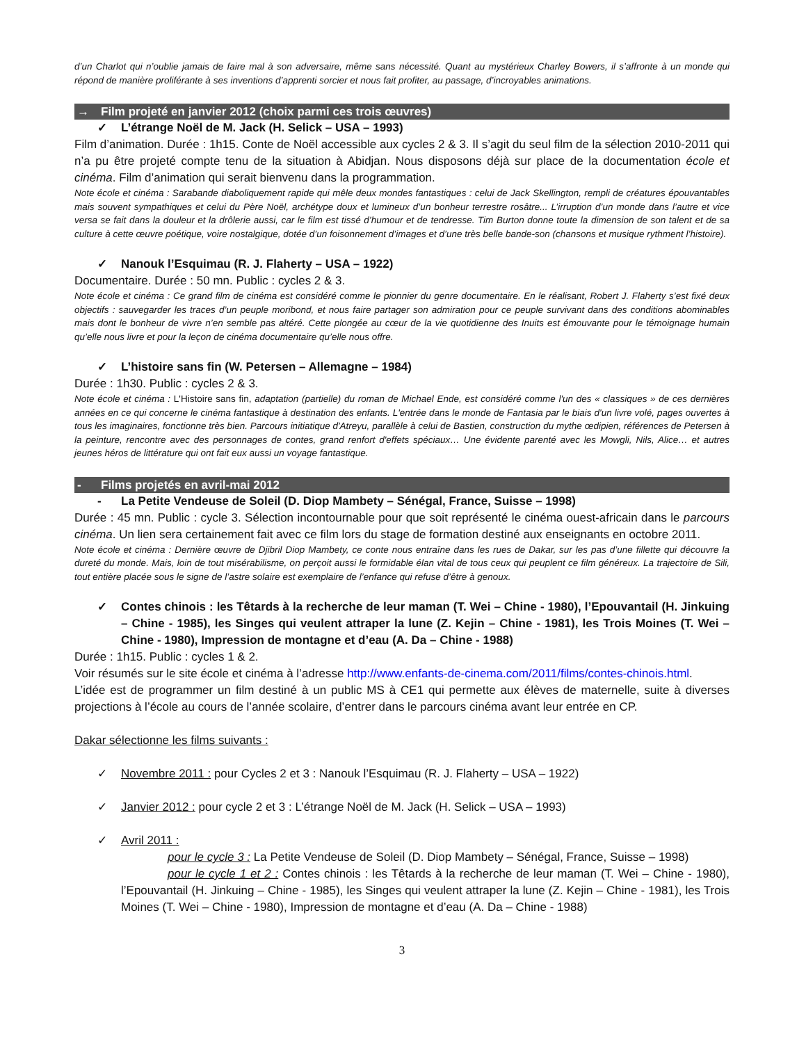d’un Charlot qui n’oublie jamais de faire mal à son adversaire, même sans nécessité. Quant au mystérieux Charley Bowers, il s’affronte à un monde qui répond de manière proliférante à ses inventions d’apprenti sorcier et nous fait profiter, au passage, d’incroyables animations.
→ Film projeté en janvier 2012 (choix parmi ces trois œuvres)
✓ L’étrange Noël de M. Jack (H. Selick – USA – 1993)
Film d’animation. Durée : 1h15. Conte de Noël accessible aux cycles 2 & 3. Il s’agit du seul film de la sélection 2010-2011 qui n’a pu être projeté compte tenu de la situation à Abidjan. Nous disposons déjà sur place de la documentation école et cinéma. Film d’animation qui serait bienvenu dans la programmation.
Note école et cinéma : Sarabande diaboliquement rapide qui mêle deux mondes fantastiques : celui de Jack Skellington, rempli de créatures épouvantables mais souvent sympathiques et celui du Père Noël, archétype doux et lumineux d’un bonheur terrestre rosâtre... L’irruption d’un monde dans l’autre et vice versa se fait dans la douleur et la drôlerie aussi, car le film est tissé d’humour et de tendresse. Tim Burton donne toute la dimension de son talent et de sa culture à cette œuvre poétique, voire nostalgique, dotée d’un foisonnement d’images et d’une très belle bande-son (chansons et musique rythment l’histoire).
✓ Nanouk l’Esquimau (R. J. Flaherty – USA – 1922)
Documentaire. Durée : 50 mn. Public : cycles 2 & 3.
Note école et cinéma : Ce grand film de cinéma est considéré comme le pionnier du genre documentaire. En le réalisant, Robert J. Flaherty s’est fixé deux objectifs : sauvegarder les traces d’un peuple moribond, et nous faire partager son admiration pour ce peuple survivant dans des conditions abominables mais dont le bonheur de vivre n’en semble pas altéré. Cette plongée au cœur de la vie quotidienne des Inuits est émouvante pour le témoignage humain qu’elle nous livre et pour la leçon de cinéma documentaire qu’elle nous offre.
✓ L’histoire sans fin (W. Petersen – Allemagne – 1984)
Durée : 1h30. Public : cycles 2 & 3.
Note école et cinéma : L'Histoire sans fin, adaptation (partielle) du roman de Michael Ende, est considéré comme l'un des « classiques » de ces dernières années en ce qui concerne le cinéma fantastique à destination des enfants. L'entrée dans le monde de Fantasia par le biais d'un livre volé, pages ouvertes à tous les imaginaires, fonctionne très bien. Parcours initiatique d'Atreyu, parallèle à celui de Bastien, construction du mythe œdipien, références de Petersen à la peinture, rencontre avec des personnages de contes, grand renfort d'effets spéciaux… Une évidente parenté avec les Mowgli, Nils, Alice… et autres jeunes héros de littérature qui ont fait eux aussi un voyage fantastique.
- Films projetés en avril-mai 2012
- La Petite Vendeuse de Soleil (D. Diop Mambety – Sénégal, France, Suisse – 1998)
Durée : 45 mn. Public : cycle 3. Sélection incontournable pour que soit représenté le cinéma ouest-africain dans le parcours cinéma. Un lien sera certainement fait avec ce film lors du stage de formation destiné aux enseignants en octobre 2011.
Note école et cinéma : Dernière œuvre de Djibril Diop Mambety, ce conte nous entraîne dans les rues de Dakar, sur les pas d’une fillette qui découvre la dureté du monde. Mais, loin de tout misérabilisme, on perçoit aussi le formidable élan vital de tous ceux qui peuplent ce film généreux. La trajectoire de Sili, tout entière placée sous le signe de l’astre solaire est exemplaire de l’enfance qui refuse d’être à genoux.
✓ Contes chinois : les Têtards à la recherche de leur maman (T. Wei – Chine - 1980), l’Epouvantail (H. Jinkuing – Chine - 1985), les Singes qui veulent attraper la lune (Z. Kejin – Chine - 1981), les Trois Moines (T. Wei – Chine - 1980), Impression de montagne et d’eau (A. Da – Chine - 1988)
Durée : 1h15. Public : cycles 1 & 2.
Voir résumés sur le site école et cinéma à l’adresse http://www.enfants-de-cinema.com/2011/films/contes-chinois.html.
L’idée est de programmer un film destiné à un public MS à CE1 qui permette aux élèves de maternelle, suite à diverses projections à l’école au cours de l’année scolaire, d’entrer dans le parcours cinéma avant leur entrée en CP.
Dakar sélectionne les films suivants :
✓ Novembre 2011 : pour Cycles 2 et 3 : Nanouk l’Esquimau (R. J. Flaherty – USA – 1922)
✓ Janvier 2012 : pour cycle 2 et 3 : L’étrange Noël de M. Jack (H. Selick – USA – 1993)
✓ Avril 2011 :
pour le cycle 3 : La Petite Vendeuse de Soleil (D. Diop Mambety – Sénégal, France, Suisse – 1998)
pour le cycle 1 et 2 : Contes chinois : les Têtards à la recherche de leur maman (T. Wei – Chine - 1980), l’Epouvantail (H. Jinkuing – Chine - 1985), les Singes qui veulent attraper la lune (Z. Kejin – Chine - 1981), les Trois Moines (T. Wei – Chine - 1980), Impression de montagne et d’eau (A. Da – Chine - 1988)
3